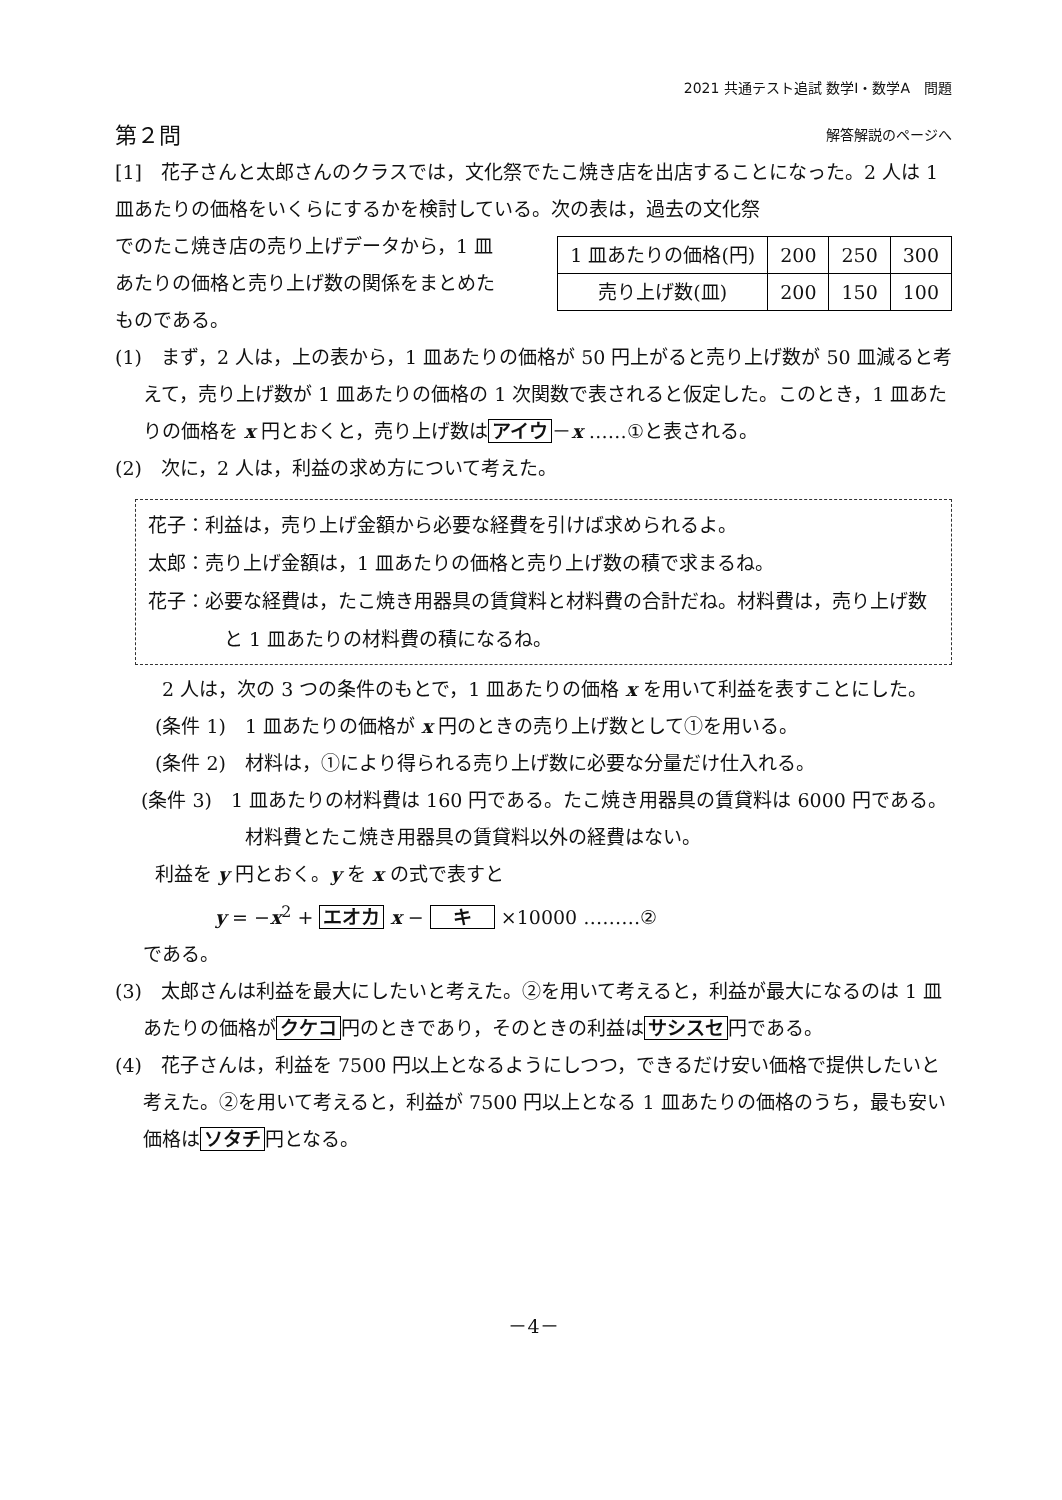2021 共通テスト追試 数学Ⅰ・数学A　問題
第２問 解答解説のページへ
[1]　花子さんと太郎さんのクラスでは，文化祭でたこ焼き店を出店することになった。2 人は 1 皿あたりの価格をいくらにするかを検討している。次の表は，過去の文化祭
でのたこ焼き店の売り上げデータから，1 皿あたりの価格と売り上げ数の関係をまとめたものである。
| 1 皿あたりの価格(円) | 200 | 250 | 300 |
| 売り上げ数(皿) | 200 | 150 | 100 |
(1)　まず，2 人は，上の表から，1 皿あたりの価格が 50 円上がると売り上げ数が 50 皿減ると考えて，売り上げ数が 1 皿あたりの価格の 1 次関数で表されると仮定した。このとき，1 皿あたりの価格を x 円とおくと，売り上げ数は アイウ －x ……①と表される。
(2)　次に，2 人は，利益の求め方について考えた。
花子：利益は，売り上げ金額から必要な経費を引けば求められるよ。
太郎：売り上げ金額は，1 皿あたりの価格と売り上げ数の積で求まるね。
花子：必要な経費は，たこ焼き用器具の賃貸料と材料費の合計だね。材料費は，売り上げ数と 1 皿あたりの材料費の積になるね。
　2 人は，次の 3 つの条件のもとで，1 皿あたりの価格 x を用いて利益を表すことにした。
(条件 1)　1 皿あたりの価格が x 円のときの売り上げ数として①を用いる。
(条件 2)　材料は，①により得られる売り上げ数に必要な分量だけ仕入れる。
(条件 3)　1 皿あたりの材料費は 160 円である。たこ焼き用器具の賃貸料は 6000 円である。材料費とたこ焼き用器具の賃貸料以外の経費はない。
利益を y 円とおく。y を x の式で表すと
y = −x<sup>2</sup> + エオカ x − 　キ　 ×10000 ………②
である。
(3)　太郎さんは利益を最大にしたいと考えた。②を用いて考えると，利益が最大になるのは 1 皿あたりの価格が クケコ 円のときであり，そのときの利益は サシスセ 円である。
(4)　花子さんは，利益を 7500 円以上となるようにしつつ，できるだけ安い価格で提供したいと考えた。②を用いて考えると，利益が 7500 円以上となる 1 皿あたりの価格のうち，最も安い価格は ソタチ 円となる。
－4－